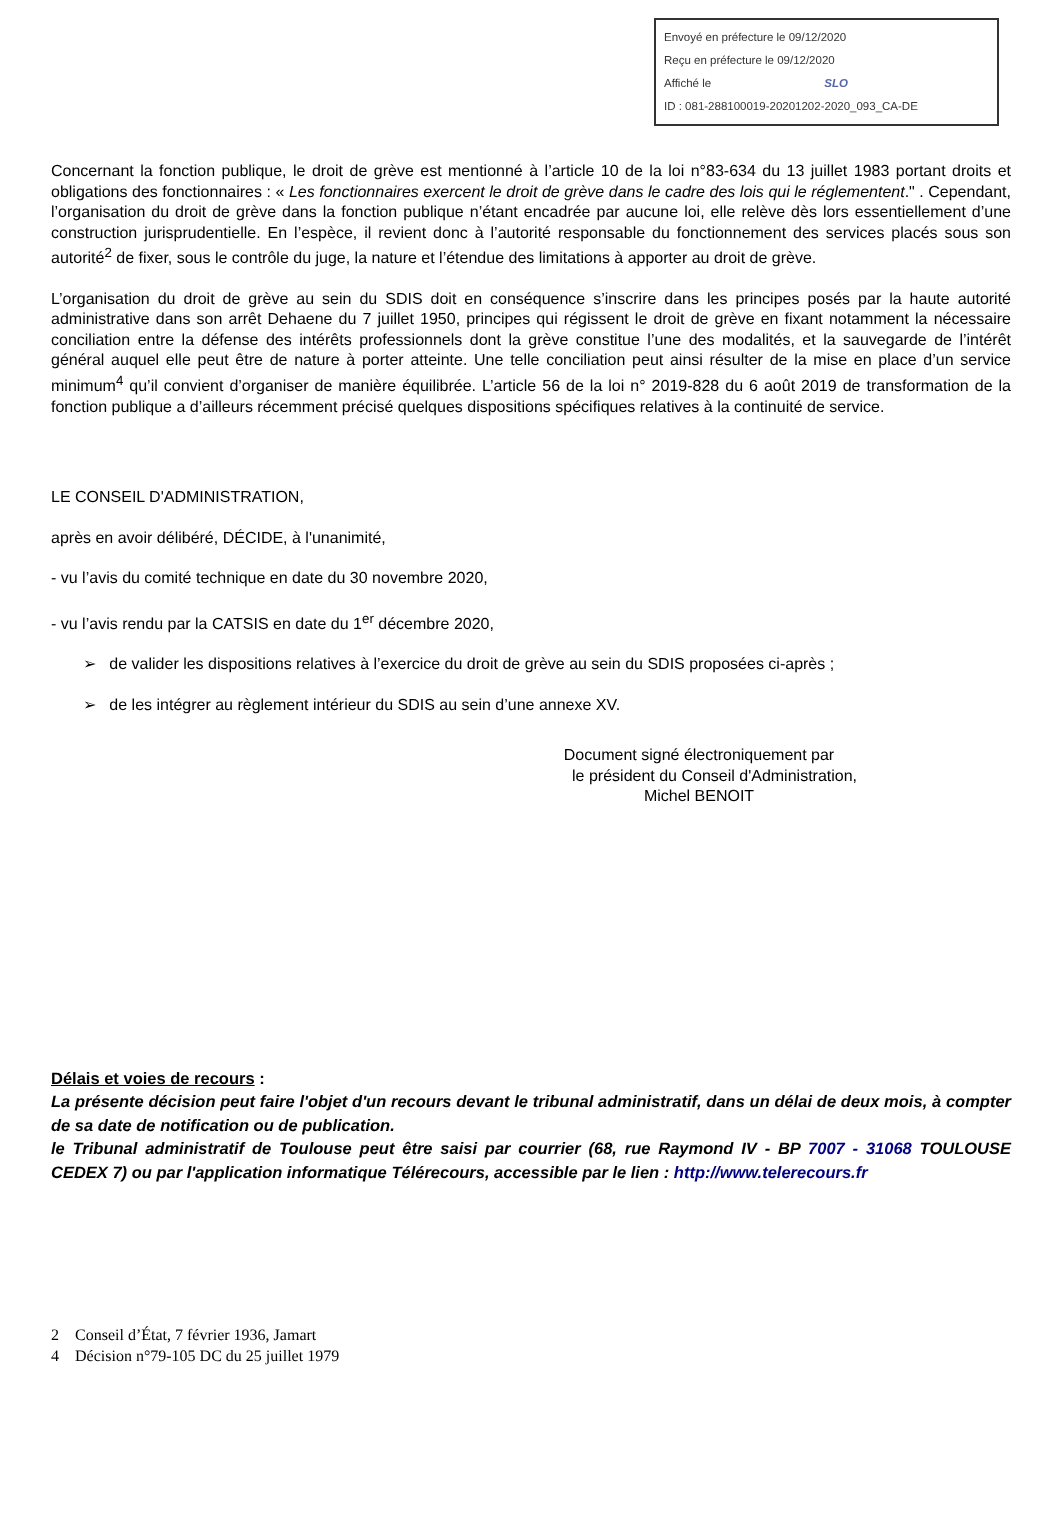Envoyé en préfecture le 09/12/2020
Reçu en préfecture le 09/12/2020
Affiché le SLO
ID : 081-288100019-20201202-2020_093_CA-DE
Concernant la fonction publique, le droit de grève est mentionné à l’article 10 de la loi n°83-634 du 13 juillet 1983 portant droits et obligations des fonctionnaires : « Les fonctionnaires exercent le droit de grève dans le cadre des lois qui le réglementent." . Cependant, l’organisation du droit de grève dans la fonction publique n’étant encadrée par aucune loi, elle relève dès lors essentiellement d’une construction jurisprudentielle. En l’espèce, il revient donc à l’autorité responsable du fonctionnement des services placés sous son autorité<sup>2</sup> de fixer, sous le contrôle du juge, la nature et l’étendue des limitations à apporter au droit de grève.
L’organisation du droit de grève au sein du SDIS doit en conséquence s’inscrire dans les principes posés par la haute autorité administrative dans son arrêt Dehaene du 7 juillet 1950, principes qui régissent le droit de grève en fixant notamment la nécessaire conciliation entre la défense des intérêts professionnels dont la grève constitue l’une des modalités, et la sauvegarde de l’intérêt général auquel elle peut être de nature à porter atteinte. Une telle conciliation peut ainsi résulter de la mise en place d’un service minimum<sup>4</sup> qu’il convient d’organiser de manière équilibrée. L’article 56 de la loi n° 2019-828 du 6 août 2019 de transformation de la fonction publique a d’ailleurs récemment précisé quelques dispositions spécifiques relatives à la continuité de service.
LE CONSEIL D'ADMINISTRATION,
après en avoir délibéré, DÉCIDE, à l'unanimité,
- vu l’avis du comité technique en date du 30 novembre 2020,
- vu l’avis rendu par la CATSIS en date du 1<sup>er</sup> décembre 2020,
➢ de valider les dispositions relatives à l’exercice du droit de grève au sein du SDIS proposées ci-après ;
➢ de les intégrer au règlement intérieur du SDIS au sein d’une annexe XV.
Document signé électroniquement par
le président du Conseil d'Administration,
Michel BENOIT
Délais et voies de recours :
La présente décision peut faire l'objet d'un recours devant le tribunal administratif, dans un délai de deux mois, à compter de sa date de notification ou de publication.
le Tribunal administratif de Toulouse peut être saisi par courrier (68, rue Raymond IV - BP 7007 - 31068 TOULOUSE CEDEX 7) ou par l'application informatique Télérecours, accessible par le lien : http://www.telerecours.fr
2 Conseil d’État, 7 février 1936, Jamart
4 Décision n°79-105 DC du 25 juillet 1979